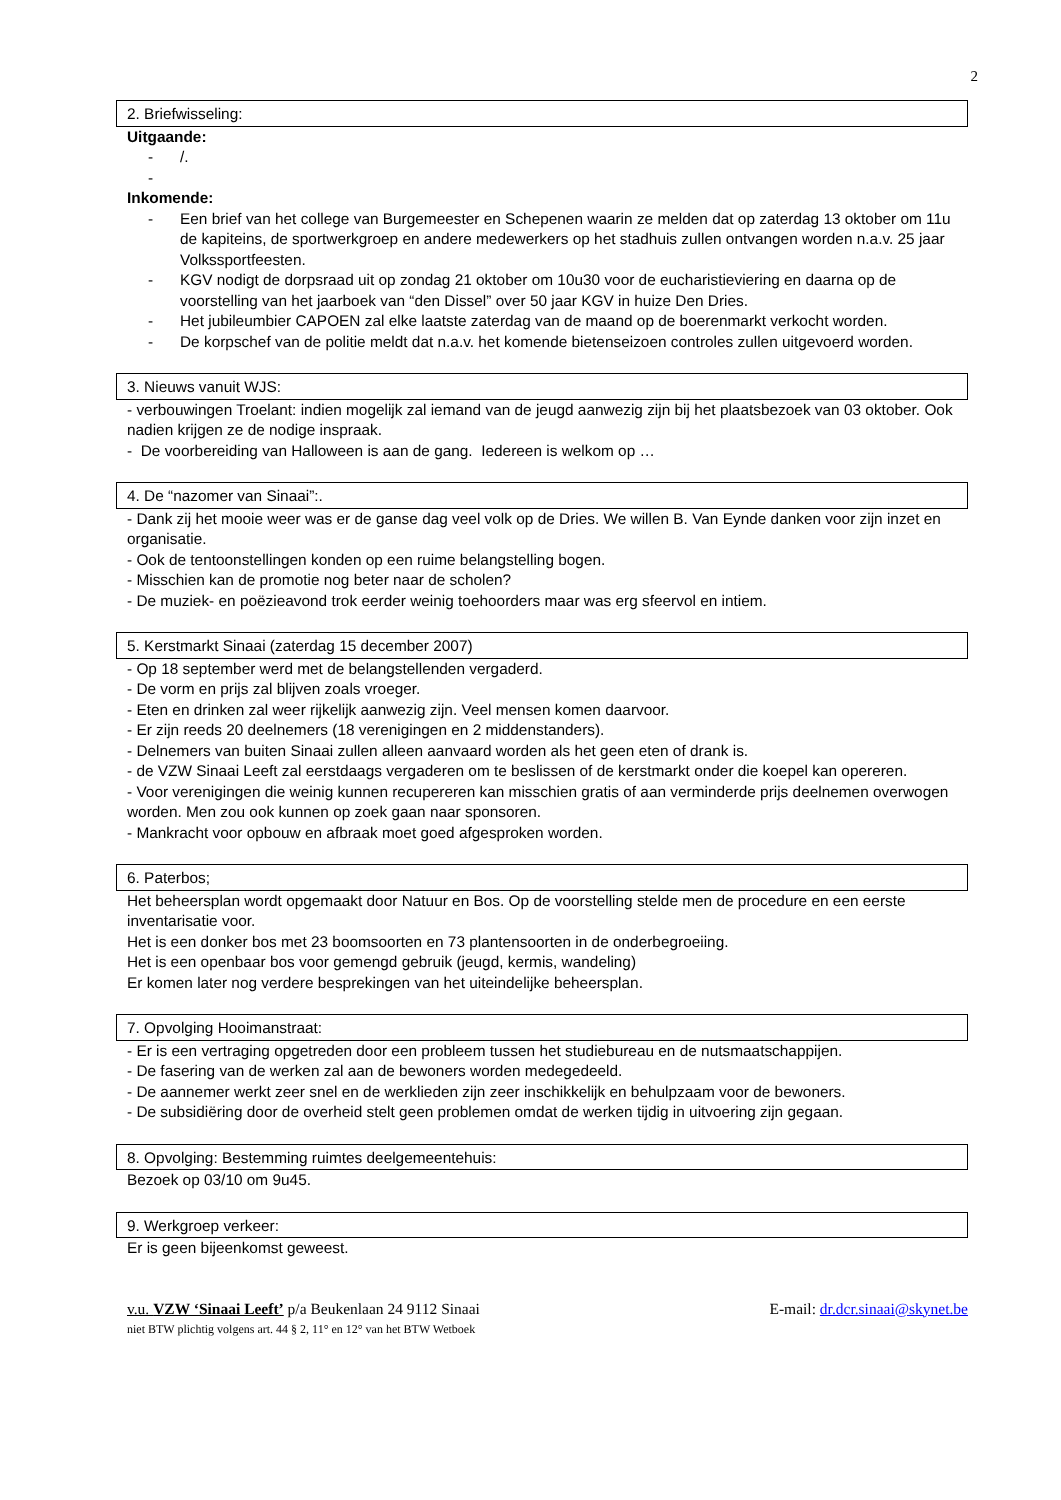2
2. Briefwisseling:
Uitgaande:
- /.
-
Inkomende:
- Een brief van het college van Burgemeester en Schepenen waarin ze melden dat op zaterdag 13 oktober om 11u de kapiteins, de sportwerkgroep en andere medewerkers op het stadhuis zullen ontvangen worden n.a.v. 25 jaar Volkssportfeesten.
- KGV nodigt de dorpsraad uit op zondag 21 oktober om 10u30 voor de eucharistieviering en daarna op de voorstelling van het jaarboek van “den Dissel” over 50 jaar KGV in huize Den Dries.
- Het jubileumbier CAPOEN zal elke laatste zaterdag van de maand op de boerenmarkt verkocht worden.
- De korpschef van de politie meldt dat n.a.v. het komende bietenseizoen controles zullen uitgevoerd worden.
3. Nieuws vanuit WJS:
- verbouwingen Troelant: indien mogelijk zal iemand van de jeugd aanwezig zijn bij het plaatsbezoek van 03 oktober. Ook nadien krijgen ze de nodige inspraak.
- De voorbereiding van Halloween is aan de gang. Iedereen is welkom op …
4. De “nazomer van Sinaai”:.
- Dank zij het mooie weer was er de ganse dag veel volk op de Dries. We willen B. Van Eynde danken voor zijn inzet en organisatie.
- Ook de tentoonstellingen konden op een ruime belangstelling bogen.
- Misschien kan de promotie nog beter naar de scholen?
- De muziek- en poëzieavond trok eerder weinig toehoorders maar was erg sfeervol en intiem.
5. Kerstmarkt Sinaai (zaterdag 15 december 2007)
- Op 18 september werd met de belangstellenden vergaderd.
- De vorm en prijs zal blijven zoals vroeger.
- Eten en drinken zal weer rijkelijk aanwezig zijn. Veel mensen komen daarvoor.
- Er zijn reeds 20 deelnemers (18 verenigingen en 2 middenstanders).
- Delnemers van buiten Sinaai zullen alleen aanvaard worden als het geen eten of drank is.
- de VZW Sinaai Leeft zal eerstdaags vergaderen om te beslissen of de kerstmarkt onder die koepel kan opereren.
- Voor verenigingen die weinig kunnen recupereren kan misschien gratis of aan verminderde prijs deelnemen overwogen worden. Men zou ook kunnen op zoek gaan naar sponsoren.
- Mankracht voor opbouw en afbraak moet goed afgesproken worden.
6. Paterbos;
Het beheersplan wordt opgemaakt door Natuur en Bos. Op de voorstelling stelde men de procedure en een eerste inventarisatie voor.
Het is een donker bos met 23 boomsoorten en 73 plantensoorten in de onderbegroeiing.
Het is een openbaar bos voor gemengd gebruik (jeugd, kermis, wandeling)
Er komen later nog verdere besprekingen van het uiteindelijke beheersplan.
7. Opvolging Hooimanstraat:
- Er is een vertraging opgetreden door een probleem tussen het studiebureau en de nutsmaatschappijen.
- De fasering van de werken zal aan de bewoners worden medegedeeld.
- De aannemer werkt zeer snel en de werklieden zijn zeer inschikkelijk en behulpzaam voor de bewoners.
- De subsidiëring door de overheid stelt geen problemen omdat de werken tijdig in uitvoering zijn gegaan.
8. Opvolging: Bestemming ruimtes deelgemeentehuis:
Bezoek op 03/10 om 9u45.
9. Werkgroep verkeer:
Er is geen bijeenkomst geweest.
v.u. VZW ‘Sinaai Leeft’ p/a Beukenlaan 24 9112 Sinaai E-mail: dr.dcr.sinaai@skynet.be
niet BTW plichtig volgens art. 44 § 2, 11° en 12° van het BTW Wetboek